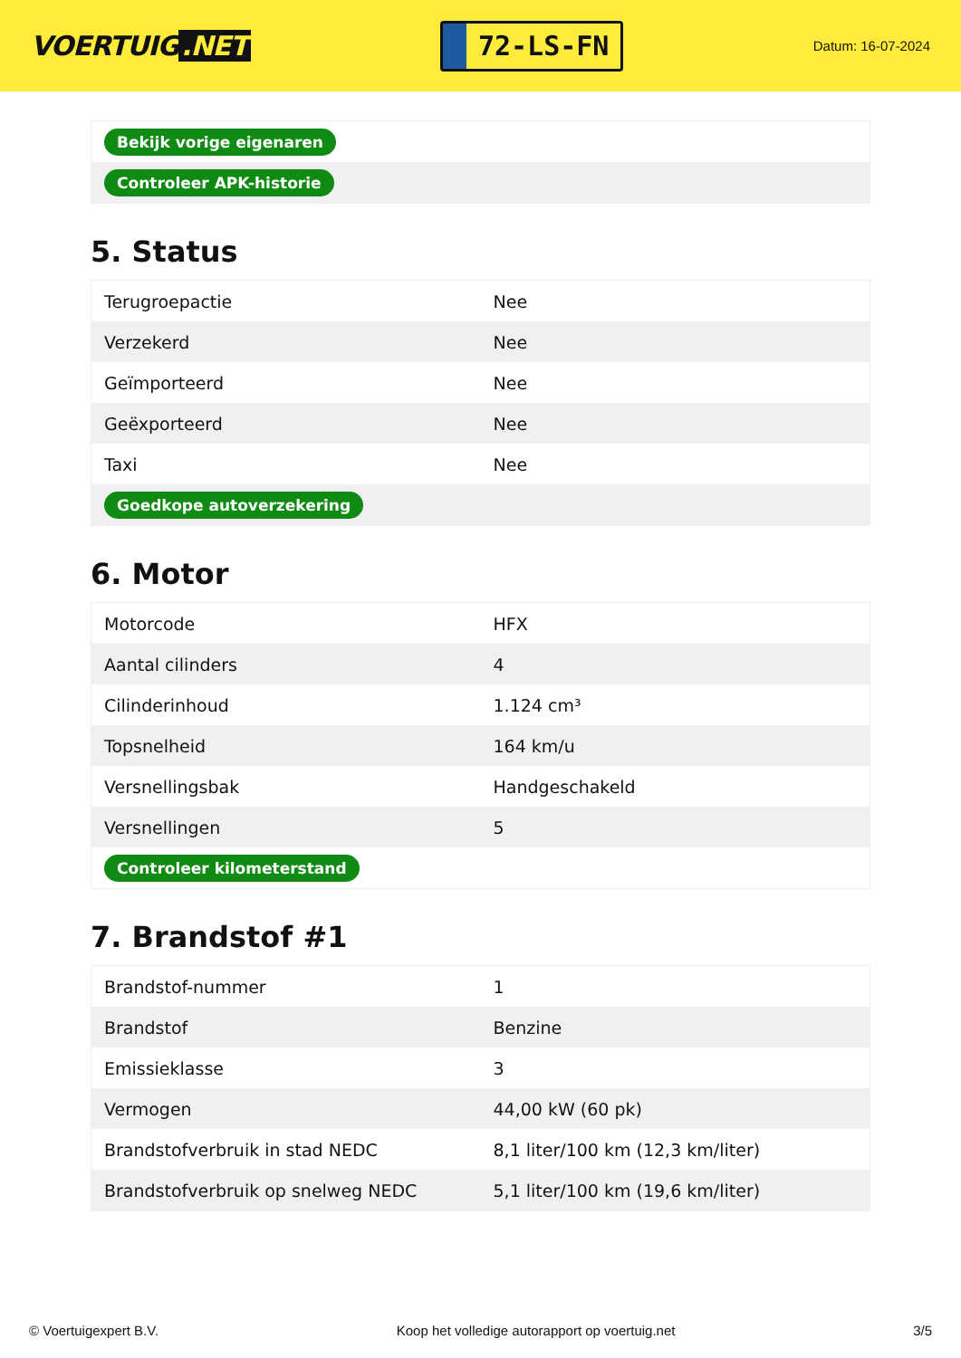VOERTUIG.NET
72-LS-FN
Datum: 16-07-2024
| Bekijk vorige eigenaren |
| Controleer APK-historie |
5. Status
| Terugroepactie | Nee |
| Verzekerd | Nee |
| Geïmporteerd | Nee |
| Geëxporteerd | Nee |
| Taxi | Nee |
| Goedkope autoverzekering | |
6. Motor
| Motorcode | HFX |
| Aantal cilinders | 4 |
| Cilinderinhoud | 1.124 cm³ |
| Topsnelheid | 164 km/u |
| Versnellingsbak | Handgeschakeld |
| Versnellingen | 5 |
| Controleer kilometerstand | |
7. Brandstof #1
| Brandstof-nummer | 1 |
| Brandstof | Benzine |
| Emissieklasse | 3 |
| Vermogen | 44,00 kW (60 pk) |
| Brandstofverbruik in stad NEDC | 8,1 liter/100 km (12,3 km/liter) |
| Brandstofverbruik op snelweg NEDC | 5,1 liter/100 km (19,6 km/liter) |
© Voertuigexpert B.V. Koop het volledige autorapport op voertuig.net 3/5